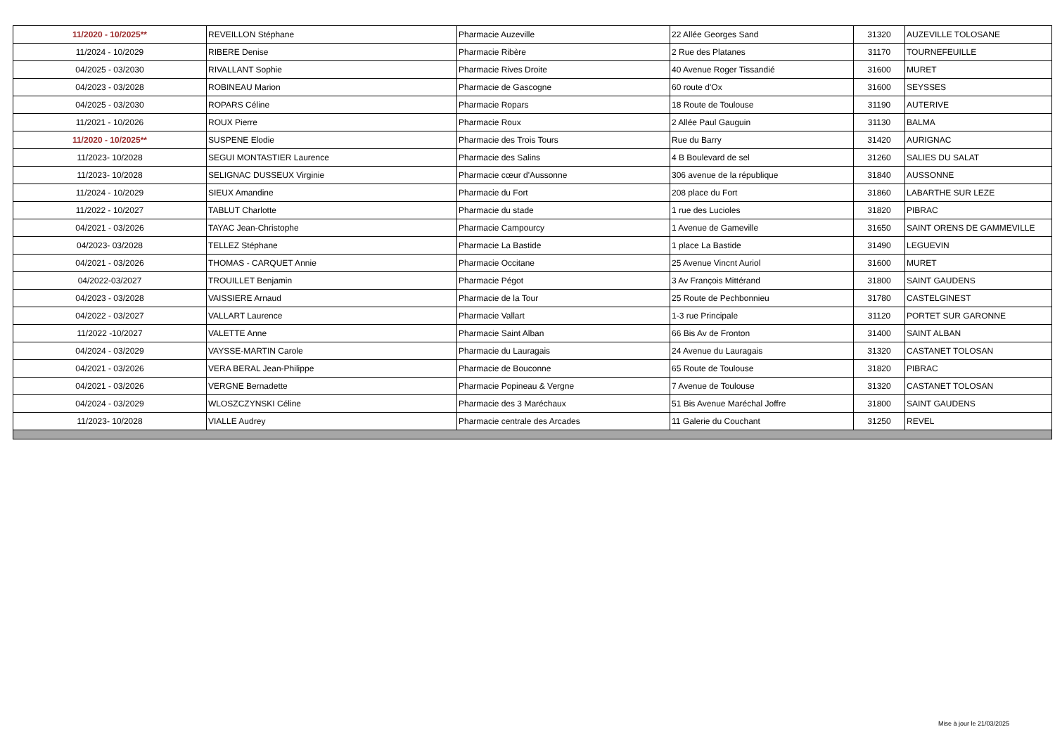| 11/2020 - 10/2025** | REVEILLON Stéphane | Pharmacie Auzeville | 22 Allée Georges Sand | 31320 | AUZEVILLE TOLOSANE |
| 11/2024 - 10/2029 | RIBERE Denise | Pharmacie Ribère | 2 Rue des Platanes | 31170 | TOURNEFEUILLE |
| 04/2025 - 03/2030 | RIVALLANT Sophie | Pharmacie Rives Droite | 40 Avenue Roger Tissandié | 31600 | MURET |
| 04/2023 - 03/2028 | ROBINEAU Marion | Pharmacie de Gascogne | 60 route d'Ox | 31600 | SEYSSES |
| 04/2025 - 03/2030 | ROPARS Céline | Pharmacie Ropars | 18 Route de Toulouse | 31190 | AUTERIVE |
| 11/2021 - 10/2026 | ROUX Pierre | Pharmacie Roux | 2 Allée Paul Gauguin | 31130 | BALMA |
| 11/2020 - 10/2025** | SUSPENE Elodie | Pharmacie des Trois Tours | Rue du Barry | 31420 | AURIGNAC |
| 11/2023- 10/2028 | SEGUI MONTASTIER Laurence | Pharmacie des Salins | 4 B Boulevard de sel | 31260 | SALIES DU SALAT |
| 11/2023- 10/2028 | SELIGNAC DUSSEUX Virginie | Pharmacie cœur d'Aussonne | 306 avenue de la république | 31840 | AUSSONNE |
| 11/2024 - 10/2029 | SIEUX Amandine | Pharmacie du Fort | 208 place du Fort | 31860 | LABARTHE SUR LEZE |
| 11/2022 - 10/2027 | TABLUT Charlotte | Pharmacie du stade | 1 rue des Lucioles | 31820 | PIBRAC |
| 04/2021 - 03/2026 | TAYAC Jean-Christophe | Pharmacie Campourcy | 1 Avenue de Gameville | 31650 | SAINT ORENS DE GAMMEVILLE |
| 04/2023- 03/2028 | TELLEZ Stéphane | Pharmacie La Bastide | 1 place La Bastide | 31490 | LEGUEVIN |
| 04/2021 - 03/2026 | THOMAS - CARQUET Annie | Pharmacie Occitane | 25 Avenue Vincnt Auriol | 31600 | MURET |
| 04/2022-03/2027 | TROUILLET Benjamin | Pharmacie Pégot | 3 Av François Mittérand | 31800 | SAINT GAUDENS |
| 04/2023 - 03/2028 | VAISSIERE Arnaud | Pharmacie de la Tour | 25 Route de Pechbonnieu | 31780 | CASTELGINEST |
| 04/2022 - 03/2027 | VALLART Laurence | Pharmacie Vallart | 1-3 rue Principale | 31120 | PORTET SUR GARONNE |
| 11/2022 -10/2027 | VALETTE Anne | Pharmacie Saint Alban | 66 Bis Av de Fronton | 31400 | SAINT ALBAN |
| 04/2024 - 03/2029 | VAYSSE-MARTIN Carole | Pharmacie du Lauragais | 24 Avenue du Lauragais | 31320 | CASTANET TOLOSAN |
| 04/2021 - 03/2026 | VERA BERAL Jean-Philippe | Pharmacie de Bouconne | 65 Route de Toulouse | 31820 | PIBRAC |
| 04/2021 - 03/2026 | VERGNE Bernadette | Pharmacie Popineau & Vergne | 7 Avenue de Toulouse | 31320 | CASTANET TOLOSAN |
| 04/2024 - 03/2029 | WLOSZCZYNSKI Céline | Pharmacie des 3 Maréchaux | 51 Bis Avenue Maréchal Joffre | 31800 | SAINT GAUDENS |
| 11/2023- 10/2028 | VIALLE Audrey | Pharmacie centrale des Arcades | 11 Galerie du Couchant | 31250 | REVEL |
Mise à jour le 21/03/2025